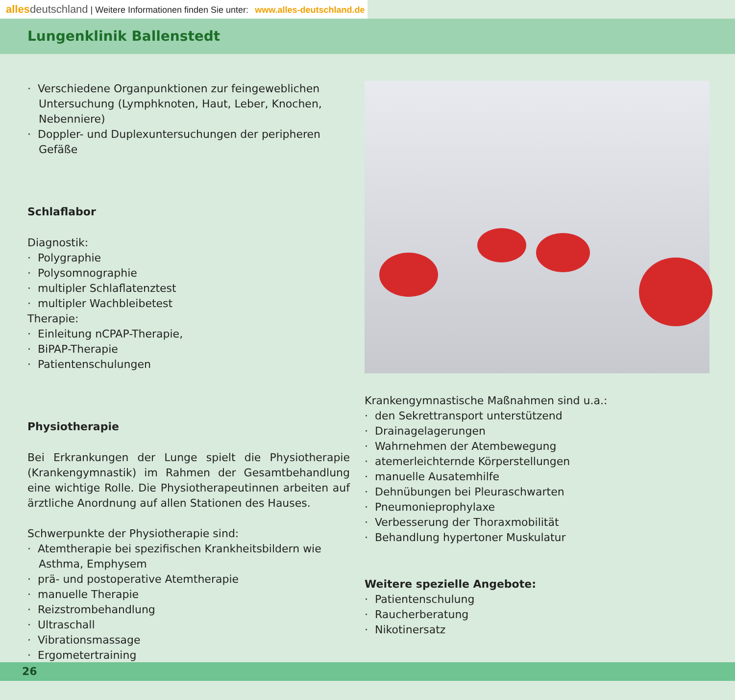alles deutschland | Weitere Informationen finden Sie unter: www.alles-deutschland.de
Lungenklinik Ballenstedt
· Verschiedene Organpunktionen zur feingeweblichen Untersuchung (Lymphknoten, Haut, Leber, Knochen, Nebenniere)
· Doppler- und Duplexuntersuchungen der peripheren Gefäße
Schlaflabor
Diagnostik:
· Polygraphie
· Polysomnographie
· multipler Schlaflatenztest
· multipler Wachbleibetest
Therapie:
· Einleitung nCPAP-Therapie,
· BiPAP-Therapie
· Patientenschulungen
Physiotherapie
Bei Erkrankungen der Lunge spielt die Physiotherapie (Krankengymnastik) im Rahmen der Gesamtbehandlung eine wichtige Rolle. Die Physiotherapeutinnen arbeiten auf ärztliche Anordnung auf allen Stationen des Hauses.
Schwerpunkte der Physiotherapie sind:
· Atemtherapie bei spezifischen Krankheitsbildern wie Asthma, Emphysem
· prä- und postoperative Atemtherapie
· manuelle Therapie
· Reizstrombehandlung
· Ultraschall
· Vibrationsmassage
· Ergometertraining
Krankengymnastische Maßnahmen sind u.a.:
· den Sekrettransport unterstützend
· Drainagelagerungen
· Wahrnehmen der Atembewegung
· atemerleichternde Körperstellungen
· manuelle Ausatemhilfe
· Dehnübungen bei Pleuraschwarten
· Pneumonieprophylaxe
· Verbesserung der Thoraxmobilität
· Behandlung hypertoner Muskulatur
Weitere spezielle Angebote:
· Patientenschulung
· Raucherberatung
· Nikotinersatz
26